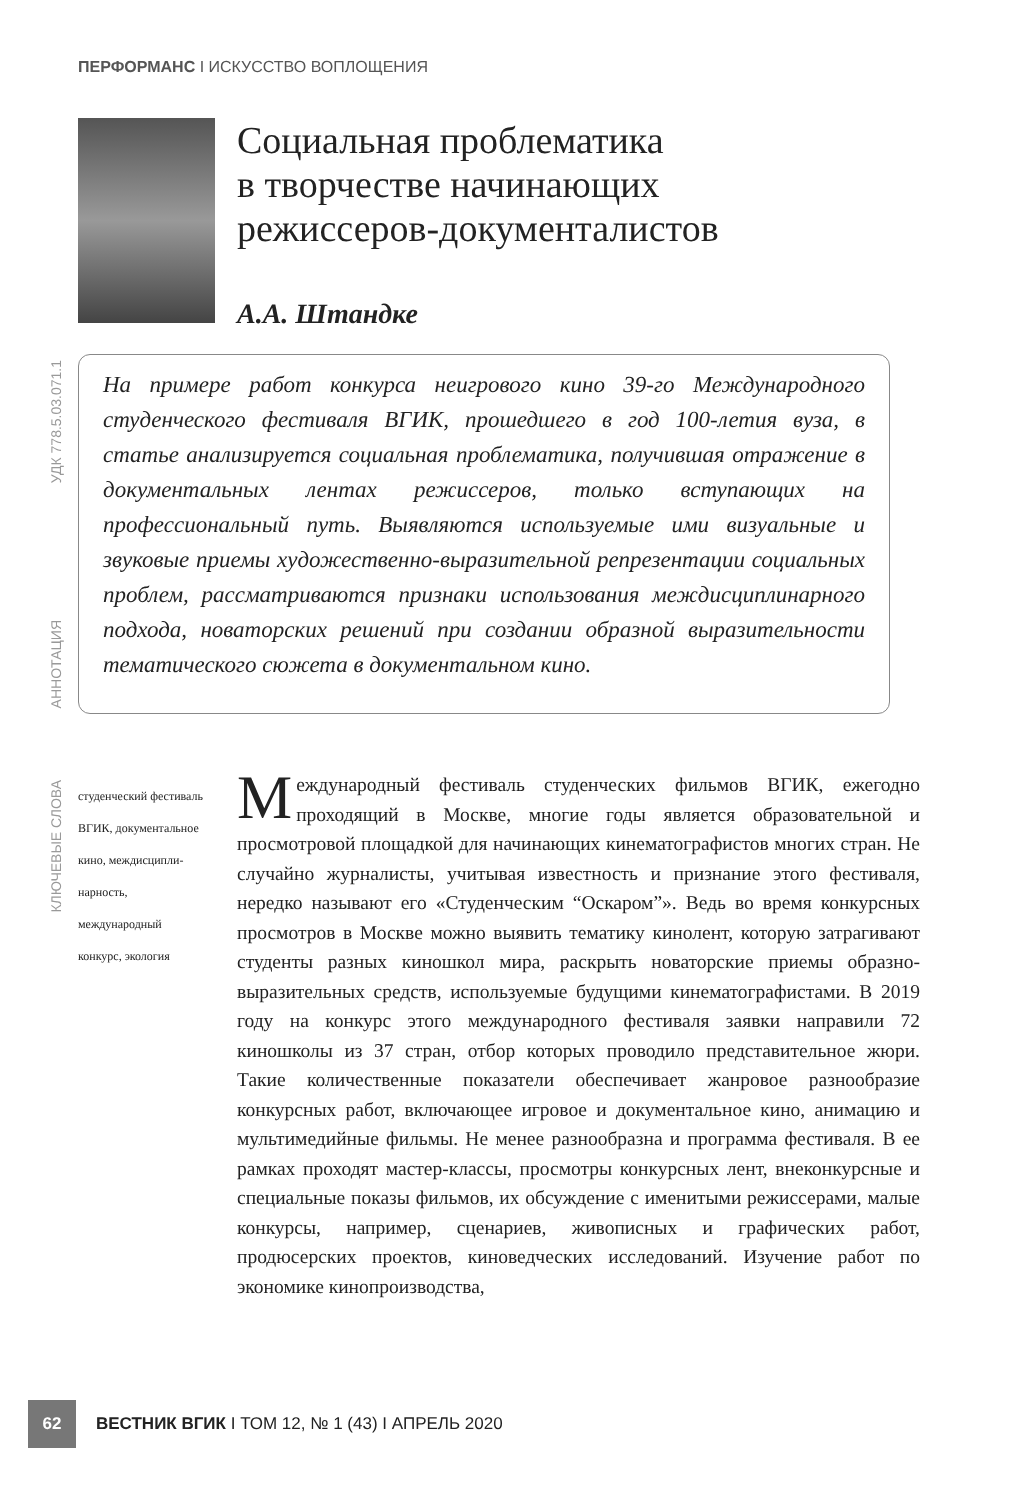ПЕРФОРМАНС I ИСКУССТВО ВОПЛОЩЕНИЯ
Социальная проблематика
в творчестве начинающих
режиссеров-документалистов
А.А. Штандке
УДК 778.5.03.071.1
АННОТАЦИЯ
На примере работ конкурса неигрового кино 39-го Международного студенческого фестиваля ВГИК, прошедшего в год 100-летия вуза, в статье анализируется социальная проблематика, получившая отражение в документальных лентах режиссеров, только вступающих на профессиональный путь. Выявляются используемые ими визуальные и звуковые приемы художественно-выразительной репрезентации социальных проблем, рассматриваются признаки использования междисциплинарного подхода, новаторских решений при создании образной выразительности тематического сюжета в документальном кино.
КЛЮЧЕВЫЕ СЛОВА
студенческий фестиваль ВГИК, документальное кино, междисципли­нарность, международный конкурс, экология
Международный фестиваль студенческих фильмов ВГИК, ежегодно проходящий в Москве, многие годы является образовательной и просмотровой площадкой для начинающих кинематографистов многих стран. Не случайно журналисты, учитывая известность и признание этого фестиваля, нередко называют его «Студенческим “Оскаром”». Ведь во время конкурсных просмотров в Москве можно выявить тематику кинолент, которую затрагивают студенты разных киношкол мира, раскрыть новаторские приемы образно-выразительных средств, используемые будущими кинематографистами. В 2019 году на конкурс этого международного фестиваля заявки направили 72 киношколы из 37 стран, отбор которых проводило представительное жюри. Такие количественные показатели обеспечивает жанровое разнообразие конкурсных работ, включающее игровое и документальное кино, анимацию и мультимедийные фильмы. Не менее разнообразна и программа фестиваля. В ее рамках проходят мастер-классы, просмотры конкурсных лент, внеконкурсные и специальные показы фильмов, их обсуждение с именитыми режиссерами, малые конкурсы, например, сценариев, живописных и графических работ, продюсерских проектов, киноведческих исследований. Изучение работ по экономике кинопроизводства,
62
ВЕСТНИК ВГИК I ТОМ 12, № 1 (43) I АПРЕЛЬ 2020